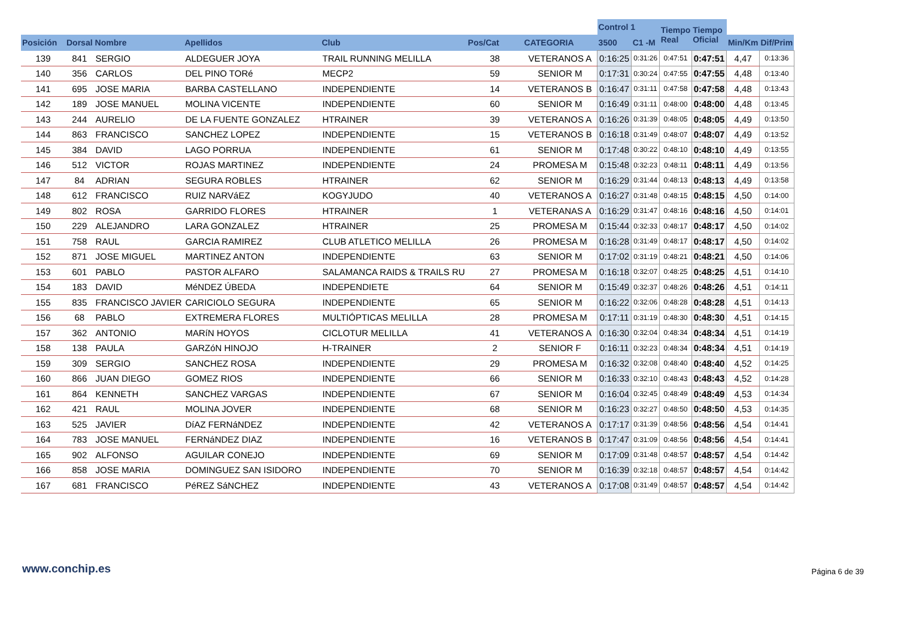| | | | | | | | Control 1 | | Tiempo Real | Tiempo Oficial | | |
| --- | --- | --- | --- | --- | --- | --- | --- | --- | --- | --- | --- | --- |
| Posición | Dorsal | Nombre | Apellidos | Club | Pos/Cat | CATEGORIA | 3500 | C1 -M | | | Min/Km | Dif/Prim |
| 139 | 841 | SERGIO | ALDEGUER JOYA | TRAIL RUNNING MELILLA | 38 | VETERANOS A | 0:16:25 | 0:31:26 | 0:47:51 | 0:47:51 | 4,47 | 0:13:36 |
| 140 | 356 | CARLOS | DEL PINO TORé | MECP2 | 59 | SENIOR M | 0:17:31 | 0:30:24 | 0:47:55 | 0:47:55 | 4,48 | 0:13:40 |
| 141 | 695 | JOSE MARIA | BARBA CASTELLANO | INDEPENDIENTE | 14 | VETERANOS B | 0:16:47 | 0:31:11 | 0:47:58 | 0:47:58 | 4,48 | 0:13:43 |
| 142 | 189 | JOSE MANUEL | MOLINA VICENTE | INDEPENDIENTE | 60 | SENIOR M | 0:16:49 | 0:31:11 | 0:48:00 | 0:48:00 | 4,48 | 0:13:45 |
| 143 | 244 | AURELIO | DE LA FUENTE GONZALEZ | HTRAINER | 39 | VETERANOS A | 0:16:26 | 0:31:39 | 0:48:05 | 0:48:05 | 4,49 | 0:13:50 |
| 144 | 863 | FRANCISCO | SANCHEZ LOPEZ | INDEPENDIENTE | 15 | VETERANOS B | 0:16:18 | 0:31:49 | 0:48:07 | 0:48:07 | 4,49 | 0:13:52 |
| 145 | 384 | DAVID | LAGO PORRUA | INDEPENDIENTE | 61 | SENIOR M | 0:17:48 | 0:30:22 | 0:48:10 | 0:48:10 | 4,49 | 0:13:55 |
| 146 | 512 | VICTOR | ROJAS MARTINEZ | INDEPENDIENTE | 24 | PROMESA M | 0:15:48 | 0:32:23 | 0:48:11 | 0:48:11 | 4,49 | 0:13:56 |
| 147 | 84 | ADRIAN | SEGURA ROBLES | HTRAINER | 62 | SENIOR M | 0:16:29 | 0:31:44 | 0:48:13 | 0:48:13 | 4,49 | 0:13:58 |
| 148 | 612 | FRANCISCO | RUIZ NARVáEZ | KOGYJUDO | 40 | VETERANOS A | 0:16:27 | 0:31:48 | 0:48:15 | 0:48:15 | 4,50 | 0:14:00 |
| 149 | 802 | ROSA | GARRIDO FLORES | HTRAINER | 1 | VETERANAS A | 0:16:29 | 0:31:47 | 0:48:16 | 0:48:16 | 4,50 | 0:14:01 |
| 150 | 229 | ALEJANDRO | LARA GONZALEZ | HTRAINER | 25 | PROMESA M | 0:15:44 | 0:32:33 | 0:48:17 | 0:48:17 | 4,50 | 0:14:02 |
| 151 | 758 | RAUL | GARCIA RAMIREZ | CLUB ATLETICO MELILLA | 26 | PROMESA M | 0:16:28 | 0:31:49 | 0:48:17 | 0:48:17 | 4,50 | 0:14:02 |
| 152 | 871 | JOSE MIGUEL | MARTINEZ ANTON | INDEPENDIENTE | 63 | SENIOR M | 0:17:02 | 0:31:19 | 0:48:21 | 0:48:21 | 4,50 | 0:14:06 |
| 153 | 601 | PABLO | PASTOR ALFARO | SALAMANCA RAIDS & TRAILS RU | 27 | PROMESA M | 0:16:18 | 0:32:07 | 0:48:25 | 0:48:25 | 4,51 | 0:14:10 |
| 154 | 183 | DAVID | MéNDEZ ÚBEDA | INDEPENDIETE | 64 | SENIOR M | 0:15:49 | 0:32:37 | 0:48:26 | 0:48:26 | 4,51 | 0:14:11 |
| 155 | 835 | FRANCISCO JAVIER | CARICIOLO SEGURA | INDEPENDIENTE | 65 | SENIOR M | 0:16:22 | 0:32:06 | 0:48:28 | 0:48:28 | 4,51 | 0:14:13 |
| 156 | 68 | PABLO | EXTREMERA FLORES | MULTIÓPTICAS MELILLA | 28 | PROMESA M | 0:17:11 | 0:31:19 | 0:48:30 | 0:48:30 | 4,51 | 0:14:15 |
| 157 | 362 | ANTONIO | MARíN HOYOS | CICLOTUR MELILLA | 41 | VETERANOS A | 0:16:30 | 0:32:04 | 0:48:34 | 0:48:34 | 4,51 | 0:14:19 |
| 158 | 138 | PAULA | GARZóN HINOJO | H-TRAINER | 2 | SENIOR F | 0:16:11 | 0:32:23 | 0:48:34 | 0:48:34 | 4,51 | 0:14:19 |
| 159 | 309 | SERGIO | SANCHEZ ROSA | INDEPENDIENTE | 29 | PROMESA M | 0:16:32 | 0:32:08 | 0:48:40 | 0:48:40 | 4,52 | 0:14:25 |
| 160 | 866 | JUAN DIEGO | GOMEZ RIOS | INDEPENDIENTE | 66 | SENIOR M | 0:16:33 | 0:32:10 | 0:48:43 | 0:48:43 | 4,52 | 0:14:28 |
| 161 | 864 | KENNETH | SANCHEZ VARGAS | INDEPENDIENTE | 67 | SENIOR M | 0:16:04 | 0:32:45 | 0:48:49 | 0:48:49 | 4,53 | 0:14:34 |
| 162 | 421 | RAUL | MOLINA JOVER | INDEPENDIENTE | 68 | SENIOR M | 0:16:23 | 0:32:27 | 0:48:50 | 0:48:50 | 4,53 | 0:14:35 |
| 163 | 525 | JAVIER | DíAZ FERNáNDEZ | INDEPENDIENTE | 42 | VETERANOS A | 0:17:17 | 0:31:39 | 0:48:56 | 0:48:56 | 4,54 | 0:14:41 |
| 164 | 783 | JOSE MANUEL | FERNáNDEZ DIAZ | INDEPENDIENTE | 16 | VETERANOS B | 0:17:47 | 0:31:09 | 0:48:56 | 0:48:56 | 4,54 | 0:14:41 |
| 165 | 902 | ALFONSO | AGUILAR CONEJO | INDEPENDIENTE | 69 | SENIOR M | 0:17:09 | 0:31:48 | 0:48:57 | 0:48:57 | 4,54 | 0:14:42 |
| 166 | 858 | JOSE MARIA | DOMINGUEZ SAN ISIDORO | INDEPENDIENTE | 70 | SENIOR M | 0:16:39 | 0:32:18 | 0:48:57 | 0:48:57 | 4,54 | 0:14:42 |
| 167 | 681 | FRANCISCO | PéREZ SáNCHEZ | INDEPENDIENTE | 43 | VETERANOS A | 0:17:08 | 0:31:49 | 0:48:57 | 0:48:57 | 4,54 | 0:14:42 |
www.conchip.es Página 6 de 39